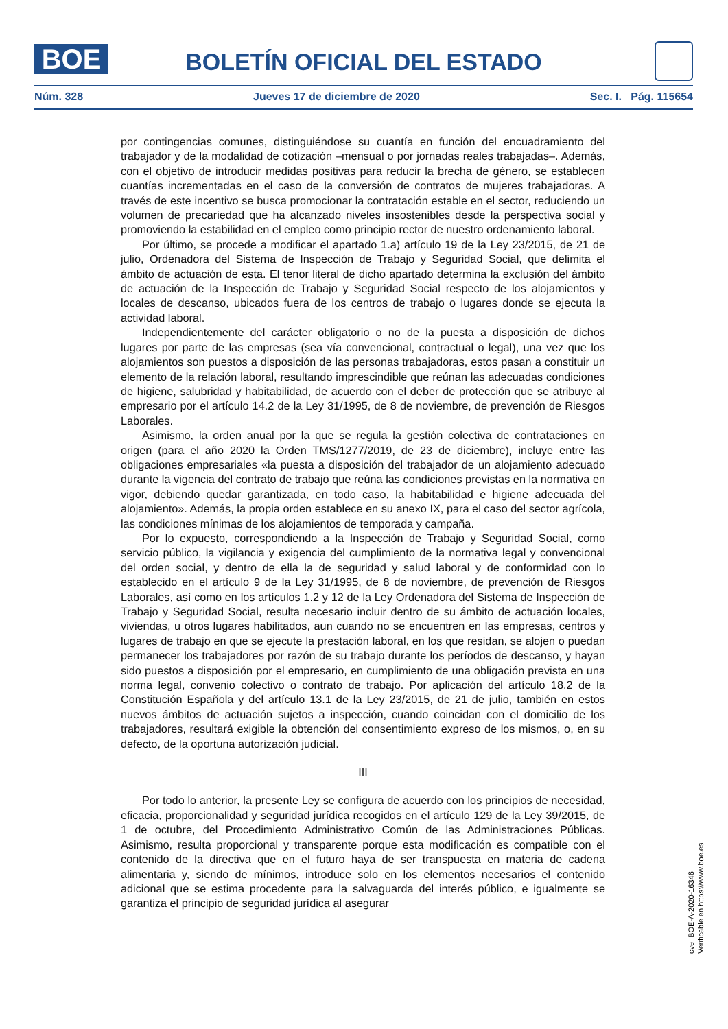BOE
BOLETÍN OFICIAL DEL ESTADO
Núm. 328 Jueves 17 de diciembre de 2020 Sec. I. Pág. 115654
por contingencias comunes, distinguiéndose su cuantía en función del encuadramiento del trabajador y de la modalidad de cotización –mensual o por jornadas reales trabajadas–. Además, con el objetivo de introducir medidas positivas para reducir la brecha de género, se establecen cuantías incrementadas en el caso de la conversión de contratos de mujeres trabajadoras. A través de este incentivo se busca promocionar la contratación estable en el sector, reduciendo un volumen de precariedad que ha alcanzado niveles insostenibles desde la perspectiva social y promoviendo la estabilidad en el empleo como principio rector de nuestro ordenamiento laboral.
Por último, se procede a modificar el apartado 1.a) artículo 19 de la Ley 23/2015, de 21 de julio, Ordenadora del Sistema de Inspección de Trabajo y Seguridad Social, que delimita el ámbito de actuación de esta. El tenor literal de dicho apartado determina la exclusión del ámbito de actuación de la Inspección de Trabajo y Seguridad Social respecto de los alojamientos y locales de descanso, ubicados fuera de los centros de trabajo o lugares donde se ejecuta la actividad laboral.
Independientemente del carácter obligatorio o no de la puesta a disposición de dichos lugares por parte de las empresas (sea vía convencional, contractual o legal), una vez que los alojamientos son puestos a disposición de las personas trabajadoras, estos pasan a constituir un elemento de la relación laboral, resultando imprescindible que reúnan las adecuadas condiciones de higiene, salubridad y habitabilidad, de acuerdo con el deber de protección que se atribuye al empresario por el artículo 14.2 de la Ley 31/1995, de 8 de noviembre, de prevención de Riesgos Laborales.
Asimismo, la orden anual por la que se regula la gestión colectiva de contrataciones en origen (para el año 2020 la Orden TMS/1277/2019, de 23 de diciembre), incluye entre las obligaciones empresariales «la puesta a disposición del trabajador de un alojamiento adecuado durante la vigencia del contrato de trabajo que reúna las condiciones previstas en la normativa en vigor, debiendo quedar garantizada, en todo caso, la habitabilidad e higiene adecuada del alojamiento». Además, la propia orden establece en su anexo IX, para el caso del sector agrícola, las condiciones mínimas de los alojamientos de temporada y campaña.
Por lo expuesto, correspondiendo a la Inspección de Trabajo y Seguridad Social, como servicio público, la vigilancia y exigencia del cumplimiento de la normativa legal y convencional del orden social, y dentro de ella la de seguridad y salud laboral y de conformidad con lo establecido en el artículo 9 de la Ley 31/1995, de 8 de noviembre, de prevención de Riesgos Laborales, así como en los artículos 1.2 y 12 de la Ley Ordenadora del Sistema de Inspección de Trabajo y Seguridad Social, resulta necesario incluir dentro de su ámbito de actuación locales, viviendas, u otros lugares habilitados, aun cuando no se encuentren en las empresas, centros y lugares de trabajo en que se ejecute la prestación laboral, en los que residan, se alojen o puedan permanecer los trabajadores por razón de su trabajo durante los períodos de descanso, y hayan sido puestos a disposición por el empresario, en cumplimiento de una obligación prevista en una norma legal, convenio colectivo o contrato de trabajo. Por aplicación del artículo 18.2 de la Constitución Española y del artículo 13.1 de la Ley 23/2015, de 21 de julio, también en estos nuevos ámbitos de actuación sujetos a inspección, cuando coincidan con el domicilio de los trabajadores, resultará exigible la obtención del consentimiento expreso de los mismos, o, en su defecto, de la oportuna autorización judicial.
III
Por todo lo anterior, la presente Ley se configura de acuerdo con los principios de necesidad, eficacia, proporcionalidad y seguridad jurídica recogidos en el artículo 129 de la Ley 39/2015, de 1 de octubre, del Procedimiento Administrativo Común de las Administraciones Públicas. Asimismo, resulta proporcional y transparente porque esta modificación es compatible con el contenido de la directiva que en el futuro haya de ser transpuesta en materia de cadena alimentaria y, siendo de mínimos, introduce solo en los elementos necesarios el contenido adicional que se estima procedente para la salvaguarda del interés público, e igualmente se garantiza el principio de seguridad jurídica al asegurar
cve: BOE-A-2020-16346
Verificable en https://www.boe.es